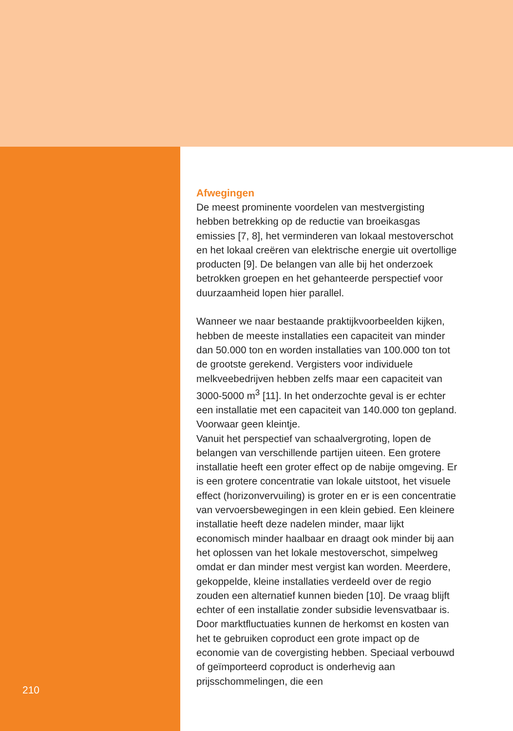Afwegingen
De meest prominente voordelen van mestvergisting hebben betrekking op de reductie van broeikasgas emissies [7, 8], het verminderen van lokaal mestoverschot en het lokaal creëren van elektrische energie uit overtollige producten [9]. De belangen van alle bij het onderzoek betrokken groepen en het gehanteerde perspectief voor duurzaamheid lopen hier parallel.
Wanneer we naar bestaande praktijkvoorbeelden kijken, hebben de meeste installaties een capaciteit van minder dan 50.000 ton en worden installaties van 100.000 ton tot de grootste gerekend. Vergisters voor individuele melkveebedrijven hebben zelfs maar een capaciteit van 3000-5000 m<sup>3</sup> [11]. In het onderzochte geval is er echter een installatie met een capaciteit van 140.000 ton gepland. Voorwaar geen kleintje.
Vanuit het perspectief van schaalvergroting, lopen de belangen van verschillende partijen uiteen. Een grotere installatie heeft een groter effect op de nabije omgeving. Er is een grotere concentratie van lokale uitstoot, het visuele effect (horizonvervuiling) is groter en er is een concentratie van vervoersbewegingen in een klein gebied. Een kleinere installatie heeft deze nadelen minder, maar lijkt economisch minder haalbaar en draagt ook minder bij aan het oplossen van het lokale mestoverschot, simpelweg omdat er dan minder mest vergist kan worden. Meerdere, gekoppelde, kleine installaties verdeeld over de regio zouden een alternatief kunnen bieden [10]. De vraag blijft echter of een installatie zonder subsidie levensvatbaar is. Door marktfluctuaties kunnen de herkomst en kosten van het te gebruiken coproduct een grote impact op de economie van de covergisting hebben. Speciaal verbouwd of geïmporteerd coproduct is onderhevig aan prijsschommelingen, die een
210